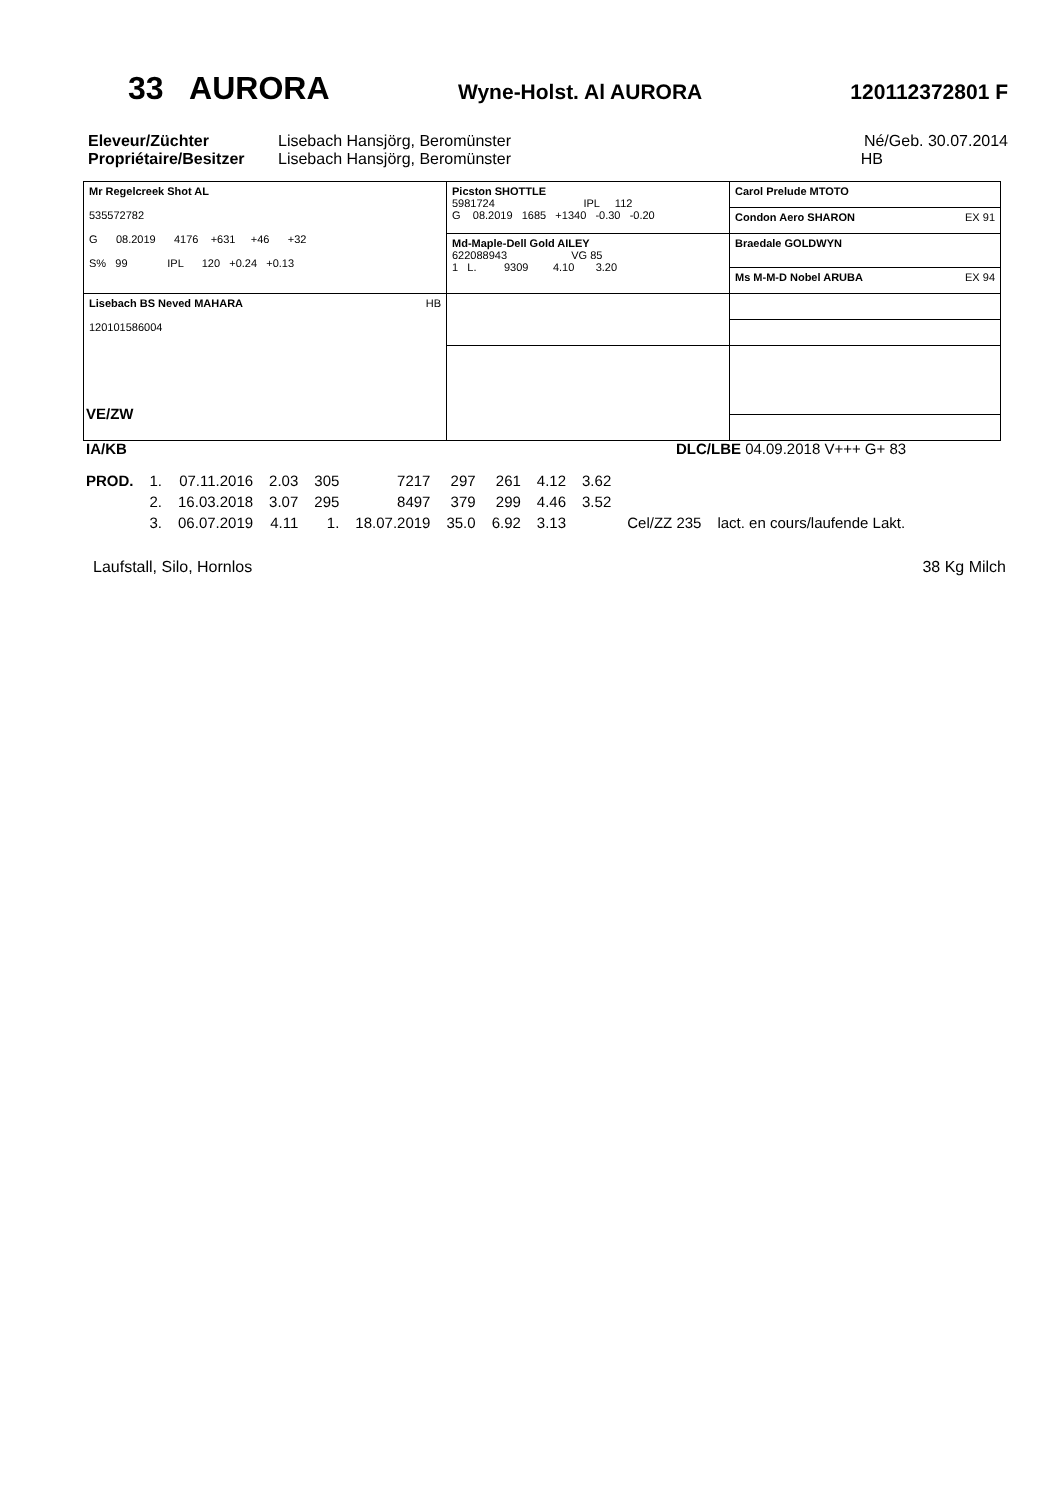33 AURORA Wyne-Holst. Al AURORA 120112372801 F
| Eleveur/Züchter | Lisebach Hansjörg, Beromünster | Né/Geb. 30.07.2014 |
| Propriétaire/Besitzer | Lisebach Hansjörg, Beromünster | HB |
| Mr Regelcreek Shot AL 535572782 G 08.2019 4176 +631 +46 +32 S% 99 IPL 120 +0.24 +0.13 | Picston SHOTTLE 5981724 IPL 112 G 08.2019 1685 +1340 -0.30 -0.20 | Carol Prelude MTOTO |
| | | Condon Aero SHARON EX 91 |
| | Md-Maple-Dell Gold AILEY 622088943 VG 85 1 L. 9309 4.10 3.20 | Braedale GOLDWYN |
| | | Ms M-M-D Nobel ARUBA EX 94 |
| Lisebach BS Neved MAHARA HB 120101586004 | | |
VE/ZW
IA/KB DLC/LBE 04.09.2018 V+++ G+ 83
| PROD. | 1. | 07.11.2016 | 2.03 | 305 | 7217 | 297 | 261 | 4.12 | 3.62 | | |
| | 2. | 16.03.2018 | 3.07 | 295 | 8497 | 379 | 299 | 4.46 | 3.52 | | |
| | 3. | 06.07.2019 | 4.11 | 1. | 18.07.2019 | 35.0 | 6.92 | 3.13 | | Cel/ZZ 235 | lact. en cours/laufende Lakt. |
Laufstall, Silo, Hornlos 38 Kg Milch